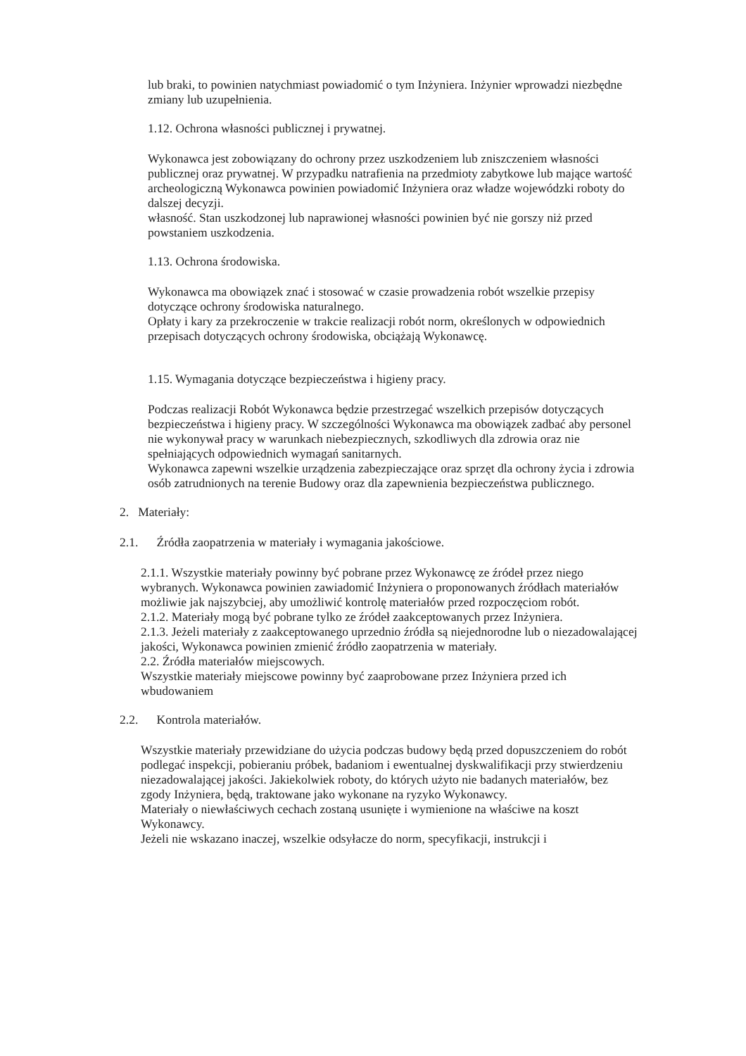lub braki, to powinien natychmiast powiadomić o tym Inżyniera. Inżynier wprowadzi niezbędne zmiany lub uzupełnienia.
1.12. Ochrona własności publicznej i prywatnej.
Wykonawca jest zobowiązany do ochrony przez uszkodzeniem lub zniszczeniem własności publicznej oraz prywatnej. W przypadku natrafienia na przedmioty zabytkowe lub mające wartość archeologiczną Wykonawca powinien powiadomić Inżyniera oraz władze wojewódzki roboty do dalszej decyzji.
własność. Stan uszkodzonej lub naprawionej własności powinien być nie gorszy niż przed powstaniem uszkodzenia.
1.13. Ochrona środowiska.
Wykonawca ma obowiązek znać i stosować w czasie prowadzenia robót wszelkie przepisy dotyczące ochrony środowiska naturalnego.
Opłaty i kary za przekroczenie w trakcie realizacji robót norm, określonych w odpowiednich przepisach dotyczących ochrony środowiska, obciążają Wykonawcę.
1.15. Wymagania dotyczące bezpieczeństwa i higieny pracy.
Podczas realizacji Robót Wykonawca będzie przestrzegać wszelkich przepisów dotyczących bezpieczeństwa i higieny pracy. W szczególności Wykonawca ma obowiązek zadbać aby personel nie wykonywał pracy w warunkach niebezpiecznych, szkodliwych dla zdrowia oraz nie spełniających odpowiednich wymagań sanitarnych.
Wykonawca zapewni wszelkie urządzenia zabezpieczające oraz sprzęt dla ochrony życia i zdrowia osób zatrudnionych na terenie Budowy oraz dla zapewnienia bezpieczeństwa publicznego.
2. Materiały:
2.1. Źródła zaopatrzenia w materiały i wymagania jakościowe.
2.1.1. Wszystkie materiały powinny być pobrane przez Wykonawcę ze źródeł przez niego wybranych. Wykonawca powinien zawiadomić Inżyniera o proponowanych źródłach materiałów możliwie jak najszybciej, aby umożliwić kontrolę materiałów przed rozpoczęciom robót.
2.1.2. Materiały mogą być pobrane tylko ze źródeł zaakceptowanych przez Inżyniera.
2.1.3. Jeżeli materiały z zaakceptowanego uprzednio źródła są niejednorodne lub o niezadowalającej jakości, Wykonawca powinien zmienić źródło zaopatrzenia w materiały.
2.2. Źródła materiałów miejscowych.
Wszystkie materiały miejscowe powinny być zaaprobowane przez Inżyniera przed ich wbudowaniem
2.2. Kontrola materiałów.
Wszystkie materiały przewidziane do użycia podczas budowy będą przed dopuszczeniem do robót podlegać inspekcji, pobieraniu próbek, badaniom i ewentualnej dyskwalifikacji przy stwierdzeniu niezadowalającej jakości. Jakiekolwiek roboty, do których użyto nie badanych materiałów, bez zgody Inżyniera, będą, traktowane jako wykonane na ryzyko Wykonawcy.
Materiały o niewłaściwych cechach zostaną usunięte i wymienione na właściwe na koszt Wykonawcy.
Jeżeli nie wskazano inaczej, wszelkie odsyłacze do norm, specyfikacji, instrukcji i